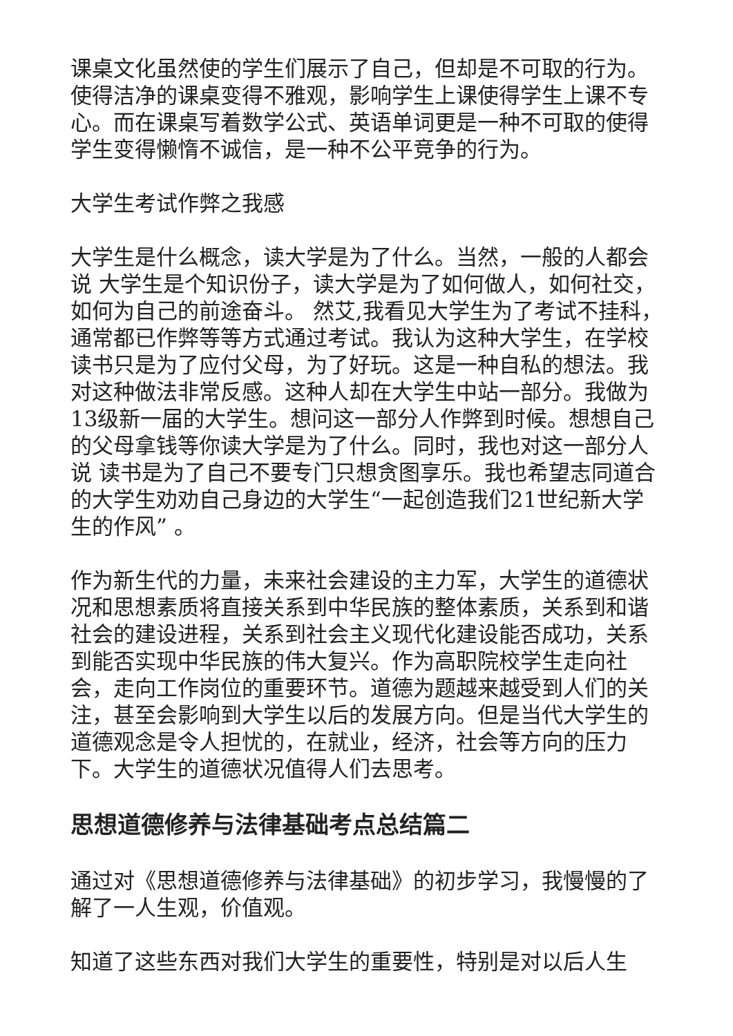课桌文化虽然使的学生们展示了自己，但却是不可取的行为。使得洁净的课桌变得不雅观，影响学生上课使得学生上课不专心。而在课桌写着数学公式、英语单词更是一种不可取的使得学生变得懒惰不诚信，是一种不公平竞争的行为。
大学生考试作弊之我感
大学生是什么概念，读大学是为了什么。当然，一般的人都会说 大学生是个知识份子，读大学是为了如何做人，如何社交，如何为自己的前途奋斗。 然艾,我看见大学生为了考试不挂科，通常都已作弊等等方式通过考试。我认为这种大学生，在学校读书只是为了应付父母，为了好玩。这是一种自私的想法。我对这种做法非常反感。这种人却在大学生中站一部分。我做为13级新一届的大学生。想问这一部分人作弊到时候。想想自己的父母拿钱等你读大学是为了什么。同时，我也对这一部分人说 读书是为了自己不要专门只想贪图享乐。我也希望志同道合的大学生劝劝自己身边的大学生“一起创造我们21世纪新大学生的作风” 。
作为新生代的力量，未来社会建设的主力军，大学生的道德状况和思想素质将直接关系到中华民族的整体素质，关系到和谐社会的建设进程，关系到社会主义现代化建设能否成功，关系到能否实现中华民族的伟大复兴。作为高职院校学生走向社会，走向工作岗位的重要环节。道德为题越来越受到人们的关注，甚至会影响到大学生以后的发展方向。但是当代大学生的道德观念是令人担忧的，在就业，经济，社会等方向的压力下。大学生的道德状况值得人们去思考。
思想道德修养与法律基础考点总结篇二
通过对《思想道德修养与法律基础》的初步学习，我慢慢的了解了一人生观，价值观。
知道了这些东西对我们大学生的重要性，特别是对以后人生